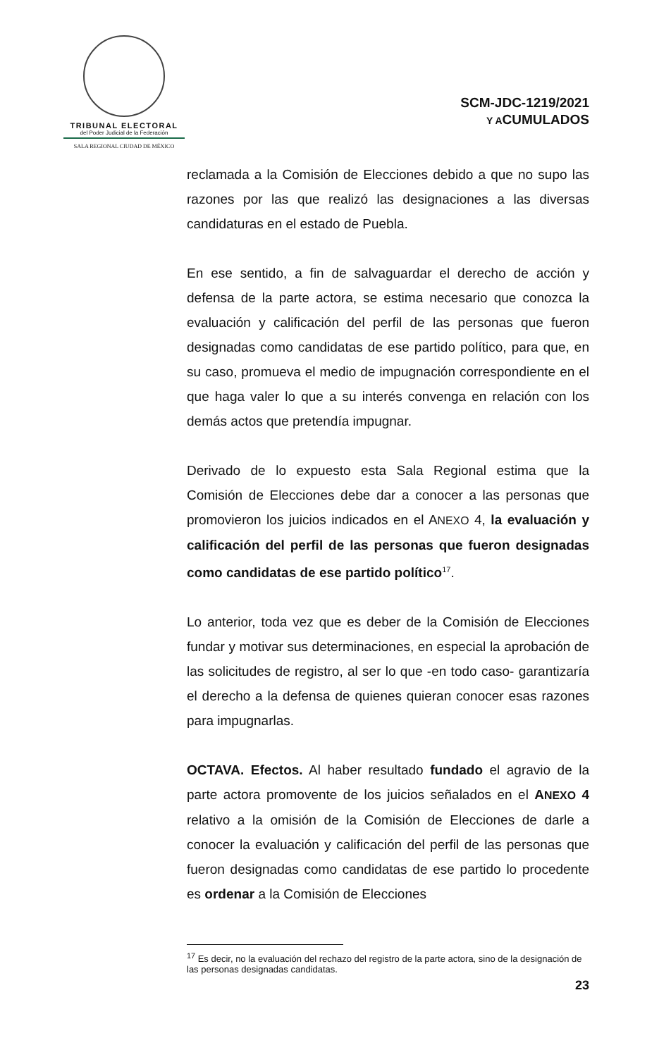TRIBUNAL ELECTORAL
del Poder Judicial de la Federación
SALA REGIONAL CIUDAD DE MÉXICO
SCM-JDC-1219/2021
Y ACUMULADOS
reclamada a la Comisión de Elecciones debido a que no supo las razones por las que realizó las designaciones a las diversas candidaturas en el estado de Puebla.
En ese sentido, a fin de salvaguardar el derecho de acción y defensa de la parte actora, se estima necesario que conozca la evaluación y calificación del perfil de las personas que fueron designadas como candidatas de ese partido político, para que, en su caso, promueva el medio de impugnación correspondiente en el que haga valer lo que a su interés convenga en relación con los demás actos que pretendía impugnar.
Derivado de lo expuesto esta Sala Regional estima que la Comisión de Elecciones debe dar a conocer a las personas que promovieron los juicios indicados en el ANEXO 4, la evaluación y calificación del perfil de las personas que fueron designadas como candidatas de ese partido político<sup>17</sup>.
Lo anterior, toda vez que es deber de la Comisión de Elecciones fundar y motivar sus determinaciones, en especial la aprobación de las solicitudes de registro, al ser lo que -en todo caso- garantizaría el derecho a la defensa de quienes quieran conocer esas razones para impugnarlas.
OCTAVA. Efectos. Al haber resultado fundado el agravio de la parte actora promovente de los juicios señalados en el ANEXO 4 relativo a la omisión de la Comisión de Elecciones de darle a conocer la evaluación y calificación del perfil de las personas que fueron designadas como candidatas de ese partido lo procedente es ordenar a la Comisión de Elecciones
<sup>17</sup> Es decir, no la evaluación del rechazo del registro de la parte actora, sino de la designación de las personas designadas candidatas.
23